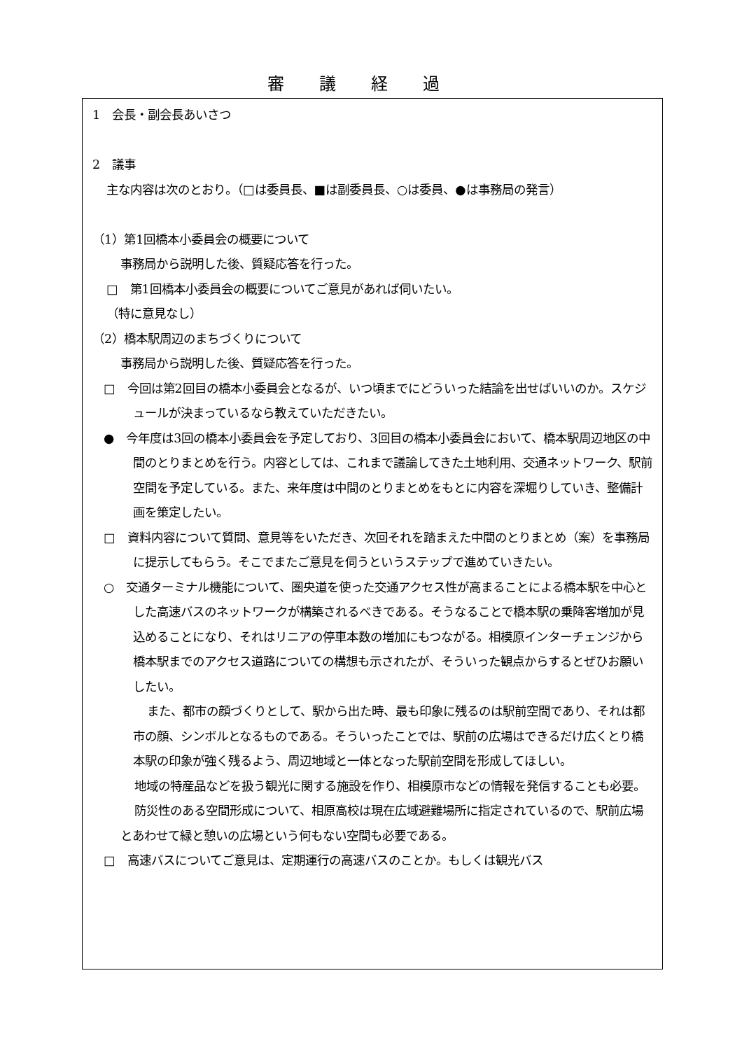審議経過
1　会長・副会長あいさつ
2　議事
主な内容は次のとおり。（□は委員長、■は副委員長、○は委員、●は事務局の発言）
（1）第1回橋本小委員会の概要について
事務局から説明した後、質疑応答を行った。
□　第1回橋本小委員会の概要についてご意見があれば伺いたい。
（特に意見なし）
（2）橋本駅周辺のまちづくりについて
事務局から説明した後、質疑応答を行った。
□　今回は第2回目の橋本小委員会となるが、いつ頃までにどういった結論を出せばいいのか。スケジュールが決まっているなら教えていただきたい。
●　今年度は3回の橋本小委員会を予定しており、3回目の橋本小委員会において、橋本駅周辺地区の中間のとりまとめを行う。内容としては、これまで議論してきた土地利用、交通ネットワーク、駅前空間を予定している。また、来年度は中間のとりまとめをもとに内容を深堀りしていき、整備計画を策定したい。
□　資料内容について質問、意見等をいただき、次回それを踏まえた中間のとりまとめ（案）を事務局に提示してもらう。そこでまたご意見を伺うというステップで進めていきたい。
○　交通ターミナル機能について、圏央道を使った交通アクセス性が高まることによる橋本駅を中心とした高速バスのネットワークが構築されるべきである。そうなることで橋本駅の乗降客増加が見込めることになり、それはリニアの停車本数の増加にもつながる。相模原インターチェンジから橋本駅までのアクセス道路についての構想も示されたが、そういった観点からするとぜひお願いしたい。
また、都市の顔づくりとして、駅から出た時、最も印象に残るのは駅前空間であり、それは都市の顔、シンボルとなるものである。そういったことでは、駅前の広場はできるだけ広くとり橋本駅の印象が強く残るよう、周辺地域と一体となった駅前空間を形成してほしい。
地域の特産品などを扱う観光に関する施設を作り、相模原市などの情報を発信することも必要。
防災性のある空間形成について、相原高校は現在広域避難場所に指定されているので、駅前広場とあわせて緑と憩いの広場という何もない空間も必要である。
□　高速バスについてご意見は、定期運行の高速バスのことか。もしくは観光バス